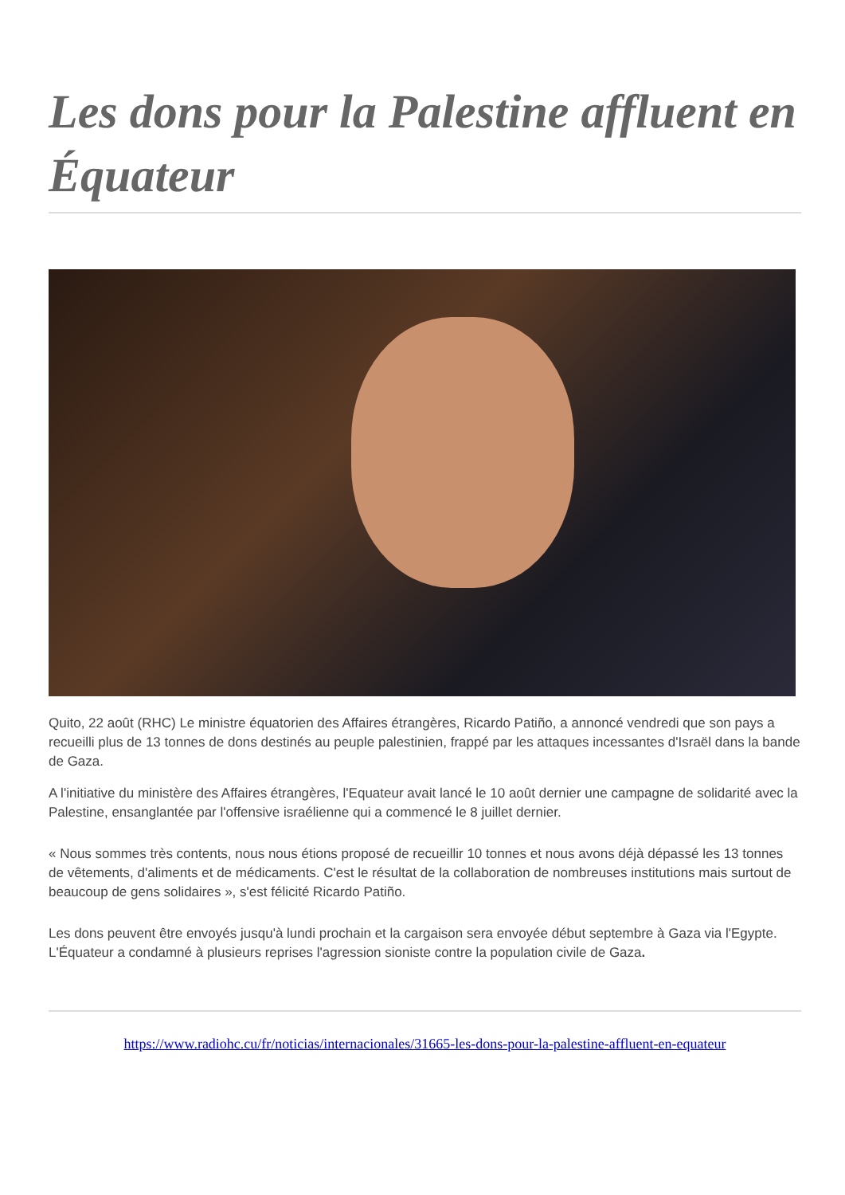Les dons pour la Palestine affluent en Équateur
Quito, 22 août (RHC) Le ministre équatorien des Affaires étrangères, Ricardo Patiño, a annoncé vendredi que son pays a recueilli plus de 13 tonnes de dons destinés au peuple palestinien, frappé par les attaques incessantes d'Israël dans la bande de Gaza.
A l'initiative du ministère des Affaires étrangères, l'Equateur avait lancé le 10 août dernier une campagne de solidarité avec la Palestine, ensanglantée par l'offensive israélienne qui a commencé le 8 juillet dernier.
« Nous sommes très contents, nous nous étions proposé de recueillir 10 tonnes et nous avons déjà dépassé les 13 tonnes de vêtements, d'aliments et de médicaments. C'est le résultat de la collaboration de nombreuses institutions mais surtout de beaucoup de gens solidaires », s'est félicité Ricardo Patiño.
Les dons peuvent être envoyés jusqu'à lundi prochain et la cargaison sera envoyée début septembre à Gaza via l'Egypte. L'Équateur a condamné à plusieurs reprises l'agression sioniste contre la population civile de Gaza.
https://www.radiohc.cu/fr/noticias/internacionales/31665-les-dons-pour-la-palestine-affluent-en-equateur